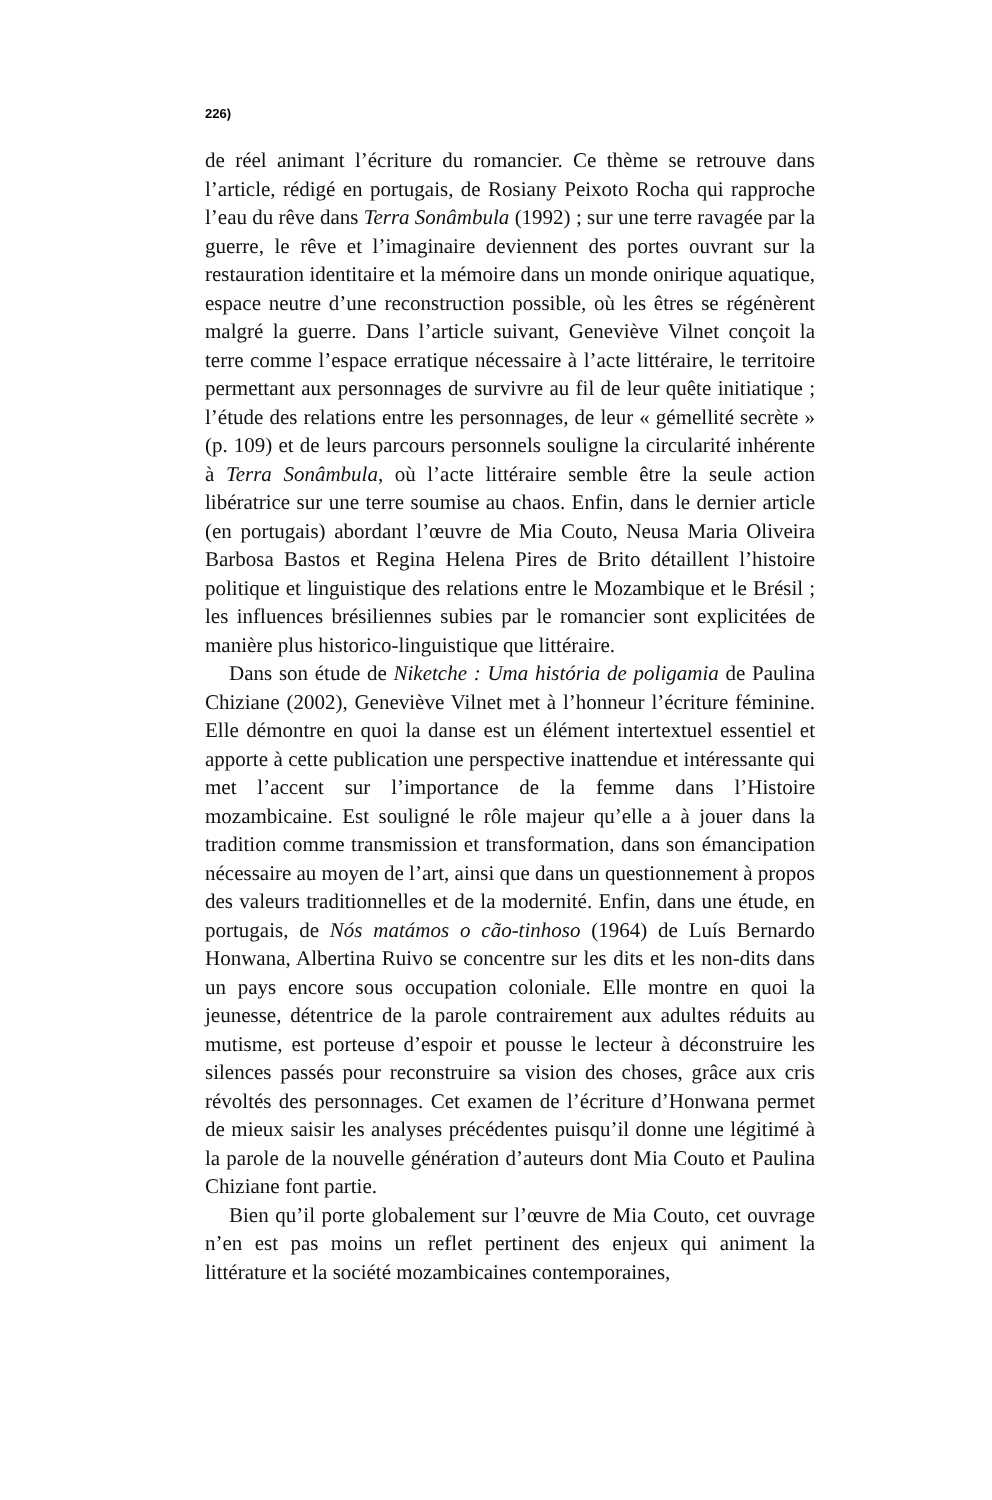226)
de réel animant l’écriture du romancier. Ce thème se retrouve dans l’article, rédigé en portugais, de Rosiany Peixoto Rocha qui rapproche l’eau du rêve dans Terra Sonâmbula (1992) ; sur une terre ravagée par la guerre, le rêve et l’imaginaire deviennent des portes ouvrant sur la restauration identitaire et la mémoire dans un monde onirique aquatique, espace neutre d’une reconstruction possible, où les êtres se régénèrent malgré la guerre. Dans l’article suivant, Geneviève Vilnet conçoit la terre comme l’espace erratique nécessaire à l’acte littéraire, le territoire permettant aux personnages de survivre au fil de leur quête initiatique ; l’étude des relations entre les personnages, de leur « gémellité secrète » (p. 109) et de leurs parcours personnels souligne la circularité inhérente à Terra Sonâmbula, où l’acte littéraire semble être la seule action libératrice sur une terre soumise au chaos. Enfin, dans le dernier article (en portugais) abordant l’œuvre de Mia Couto, Neusa Maria Oliveira Barbosa Bastos et Regina Helena Pires de Brito détaillent l’histoire politique et linguistique des relations entre le Mozambique et le Brésil ; les influences brésiliennes subies par le romancier sont explicitées de manière plus historico-linguistique que littéraire.
Dans son étude de Niketche : Uma história de poligamia de Paulina Chiziane (2002), Geneviève Vilnet met à l’honneur l’écriture féminine. Elle démontre en quoi la danse est un élément intertextuel essentiel et apporte à cette publication une perspective inattendue et intéressante qui met l’accent sur l’importance de la femme dans l’Histoire mozambicaine. Est souligné le rôle majeur qu’elle a à jouer dans la tradition comme transmission et transformation, dans son émancipation nécessaire au moyen de l’art, ainsi que dans un questionnement à propos des valeurs traditionnelles et de la modernité. Enfin, dans une étude, en portugais, de Nós matámos o cão-tinhoso (1964) de Luís Bernardo Honwana, Albertina Ruivo se concentre sur les dits et les non-dits dans un pays encore sous occupation coloniale. Elle montre en quoi la jeunesse, détentrice de la parole contrairement aux adultes réduits au mutisme, est porteuse d’espoir et pousse le lecteur à déconstruire les silences passés pour reconstruire sa vision des choses, grâce aux cris révoltés des personnages. Cet examen de l’écriture d’Honwana permet de mieux saisir les analyses précédentes puisqu’il donne une légitimé à la parole de la nouvelle génération d’auteurs dont Mia Couto et Paulina Chiziane font partie.
Bien qu’il porte globalement sur l’œuvre de Mia Couto, cet ouvrage n’en est pas moins un reflet pertinent des enjeux qui animent la littérature et la société mozambicaines contemporaines,